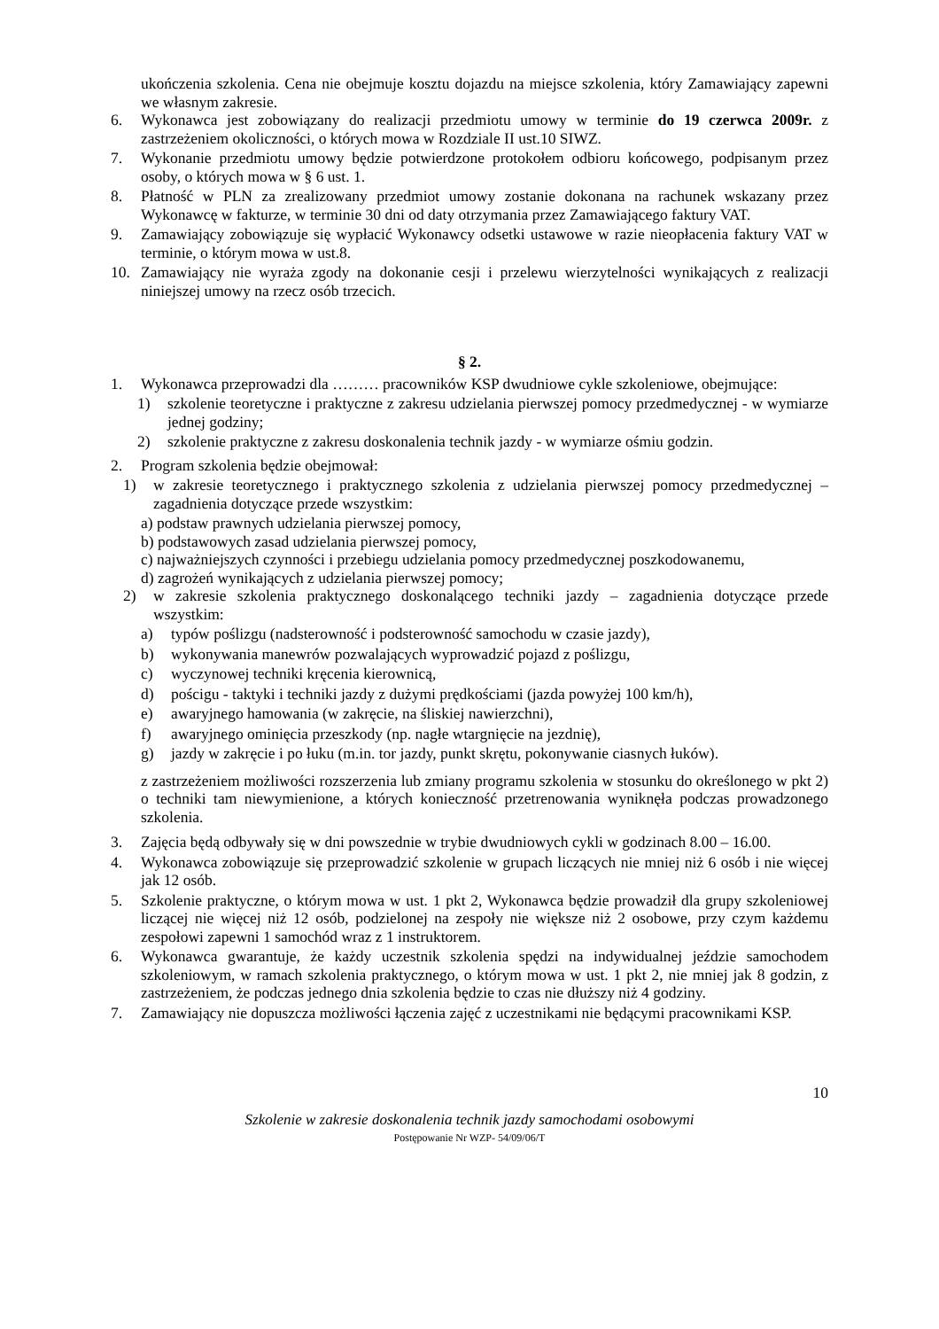ukończenia szkolenia. Cena nie obejmuje kosztu dojazdu na miejsce szkolenia, który Zamawiający zapewni we własnym zakresie.
6. Wykonawca jest zobowiązany do realizacji przedmiotu umowy w terminie do 19 czerwca 2009r. z zastrzeżeniem okoliczności, o których mowa w Rozdziale II ust.10 SIWZ.
7. Wykonanie przedmiotu umowy będzie potwierdzone protokołem odbioru końcowego, podpisanym przez osoby, o których mowa w § 6 ust. 1.
8. Płatność w PLN za zrealizowany przedmiot umowy zostanie dokonana na rachunek wskazany przez Wykonawcę w fakturze, w terminie 30 dni od daty otrzymania przez Zamawiającego faktury VAT.
9. Zamawiający zobowiązuje się wypłacić Wykonawcy odsetki ustawowe w razie nieopłacenia faktury VAT w terminie, o którym mowa w ust.8.
10. Zamawiający nie wyraża zgody na dokonanie cesji i przelewu wierzytelności wynikających z realizacji niniejszej umowy na rzecz osób trzecich.
§ 2.
1. Wykonawca przeprowadzi dla ……… pracowników KSP dwudniowe cykle szkoleniowe, obejmujące:
1) szkolenie teoretyczne i praktyczne z zakresu udzielania pierwszej pomocy przedmedycznej - w wymiarze jednej godziny;
2) szkolenie praktyczne z zakresu doskonalenia technik jazdy - w wymiarze ośmiu godzin.
2. Program szkolenia będzie obejmował:
1) w zakresie teoretycznego i praktycznego szkolenia z udzielania pierwszej pomocy przedmedycznej – zagadnienia dotyczące przede wszystkim:
a) podstaw prawnych udzielania pierwszej pomocy,
b) podstawowych zasad udzielania pierwszej pomocy,
c) najważniejszych czynności i przebiegu udzielania pomocy przedmedycznej poszkodowanemu,
d) zagrożeń wynikających z udzielania pierwszej pomocy;
2) w zakresie szkolenia praktycznego doskonalącego techniki jazdy – zagadnienia dotyczące przede wszystkim:
a) typów poślizgu (nadsterowność i podsterowność samochodu w czasie jazdy),
b) wykonywania manewrów pozwalających wyprowadzić pojazd z poślizgu,
c) wyczynowej techniki kręcenia kierownicą,
d) pościgu - taktyki i techniki jazdy z dużymi prędkościami (jazda powyżej 100 km/h),
e) awaryjnego hamowania (w zakręcie, na śliskiej nawierzchni),
f) awaryjnego ominięcia przeszkody (np. nagłe wtargnięcie na jezdnię),
g) jazdy w zakręcie i po łuku (m.in. tor jazdy, punkt skrętu, pokonywanie ciasnych łuków).
z zastrzeżeniem możliwości rozszerzenia lub zmiany programu szkolenia w stosunku do określonego w pkt 2) o techniki tam niewymienione, a których konieczność przetrenowania wyniknęła podczas prowadzonego szkolenia.
3. Zajęcia będą odbywały się w dni powszednie w trybie dwudniowych cykli w godzinach 8.00 – 16.00.
4. Wykonawca zobowiązuje się przeprowadzić szkolenie w grupach liczących nie mniej niż 6 osób i nie więcej jak 12 osób.
5. Szkolenie praktyczne, o którym mowa w ust. 1 pkt 2, Wykonawca będzie prowadził dla grupy szkoleniowej liczącej nie więcej niż 12 osób, podzielonej na zespoły nie większe niż 2 osobowe, przy czym każdemu zespołowi zapewni 1 samochód wraz z 1 instruktorem.
6. Wykonawca gwarantuje, że każdy uczestnik szkolenia spędzi na indywidualnej jeździe samochodem szkoleniowym, w ramach szkolenia praktycznego, o którym mowa w ust. 1 pkt 2, nie mniej jak 8 godzin, z zastrzeżeniem, że podczas jednego dnia szkolenia będzie to czas nie dłuższy niż 4 godziny.
7. Zamawiający nie dopuszcza możliwości łączenia zajęć z uczestnikami nie będącymi pracownikami KSP.
10
Szkolenie w zakresie doskonalenia technik jazdy samochodami osobowymi
Postępowanie Nr WZP- 54/09/06/T